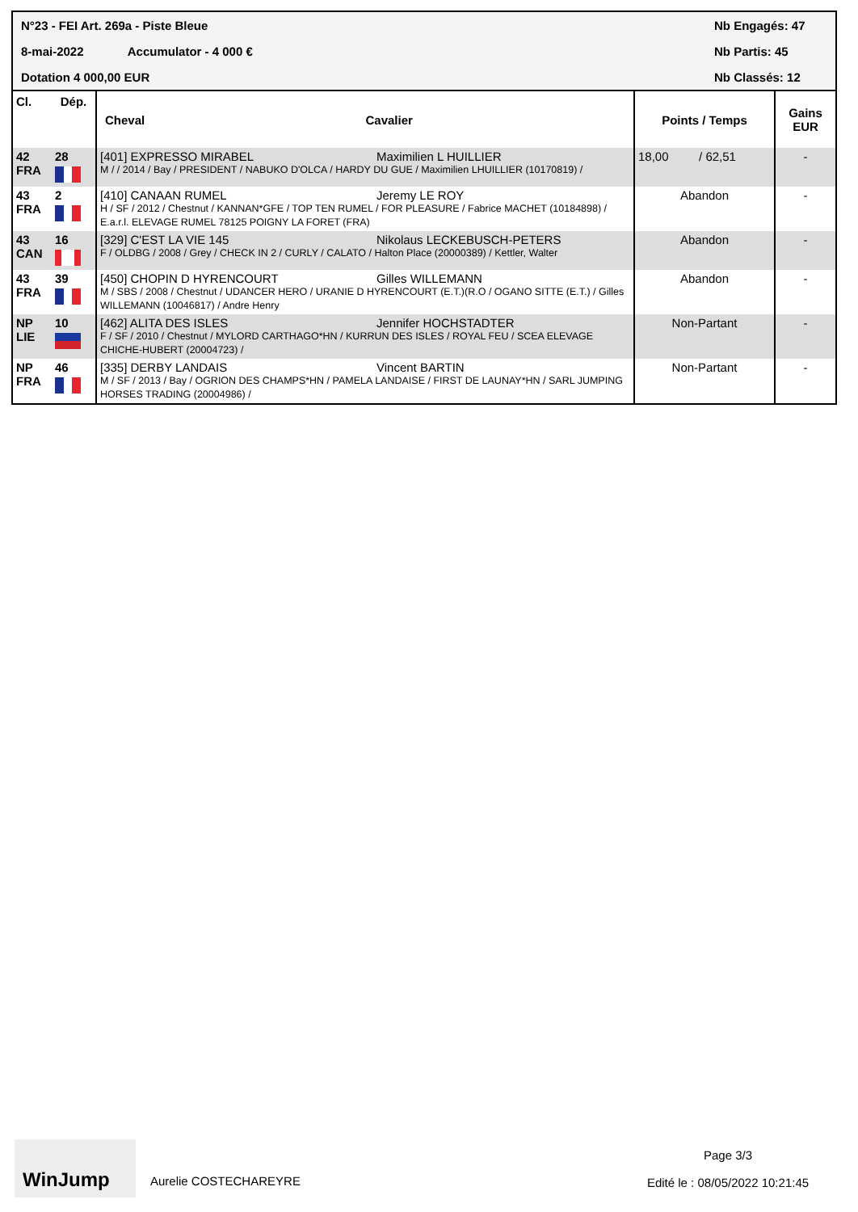N°23 - FEI Art. 269a - Piste Bleue
8-mai-2022 Accumulator - 4 000 €
Dotation 4 000,00 EUR
Nb Engagés: 47
Nb Partis: 45
Nb Classés: 12
| Cl. | Dép. | Cheval | Cavalier | Points / Temps | Gains EUR |
| --- | --- | --- | --- | --- | --- |
| 42 FRA | 28 | [401] EXPRESSO MIRABEL Maximilien L HUILLIER M / / 2014 / Bay / PRESIDENT / NABUKO D'OLCA / HARDY DU GUE / Maximilien LHUILLIER (10170819) / | | 18,00 / 62,51 | - |
| 43 FRA | 2 | [410] CANAAN RUMEL Jeremy LE ROY H / SF / 2012 / Chestnut / KANNAN*GFE / TOP TEN RUMEL / FOR PLEASURE / Fabrice MACHET (10184898) / E.a.r.l. ELEVAGE RUMEL 78125 POIGNY LA FORET (FRA) | | Abandon | - |
| 43 CAN | 16 | [329] C'EST LA VIE 145 Nikolaus LECKEBUSCH-PETERS F / OLDBG / 2008 / Grey / CHECK IN 2 / CURLY / CALATO / Halton Place (20000389) / Kettler, Walter | | Abandon | - |
| 43 FRA | 39 | [450] CHOPIN D HYRENCOURT Gilles WILLEMANN M / SBS / 2008 / Chestnut / UDANCER HERO / URANIE D HYRENCOURT (E.T.)(R.O / OGANO SITTE (E.T.) / Gilles WILLEMANN (10046817) / Andre Henry | | Abandon | - |
| NP LIE | 10 | [462] ALITA DES ISLES Jennifer HOCHSTADTER F / SF / 2010 / Chestnut / MYLORD CARTHAGO*HN / KURRUN DES ISLES / ROYAL FEU / SCEA ELEVAGE CHICHE-HUBERT (20004723) / | | Non-Partant | - |
| NP FRA | 46 | [335] DERBY LANDAIS Vincent BARTIN M / SF / 2013 / Bay / OGRION DES CHAMPS*HN / PAMELA LANDAISE / FIRST DE LAUNAY*HN / SARL JUMPING HORSES TRADING (20004986) / | | Non-Partant | - |
WinJump
Aurelie COSTECHAREYRE
Page 3/3
Edité le : 08/05/2022 10:21:45